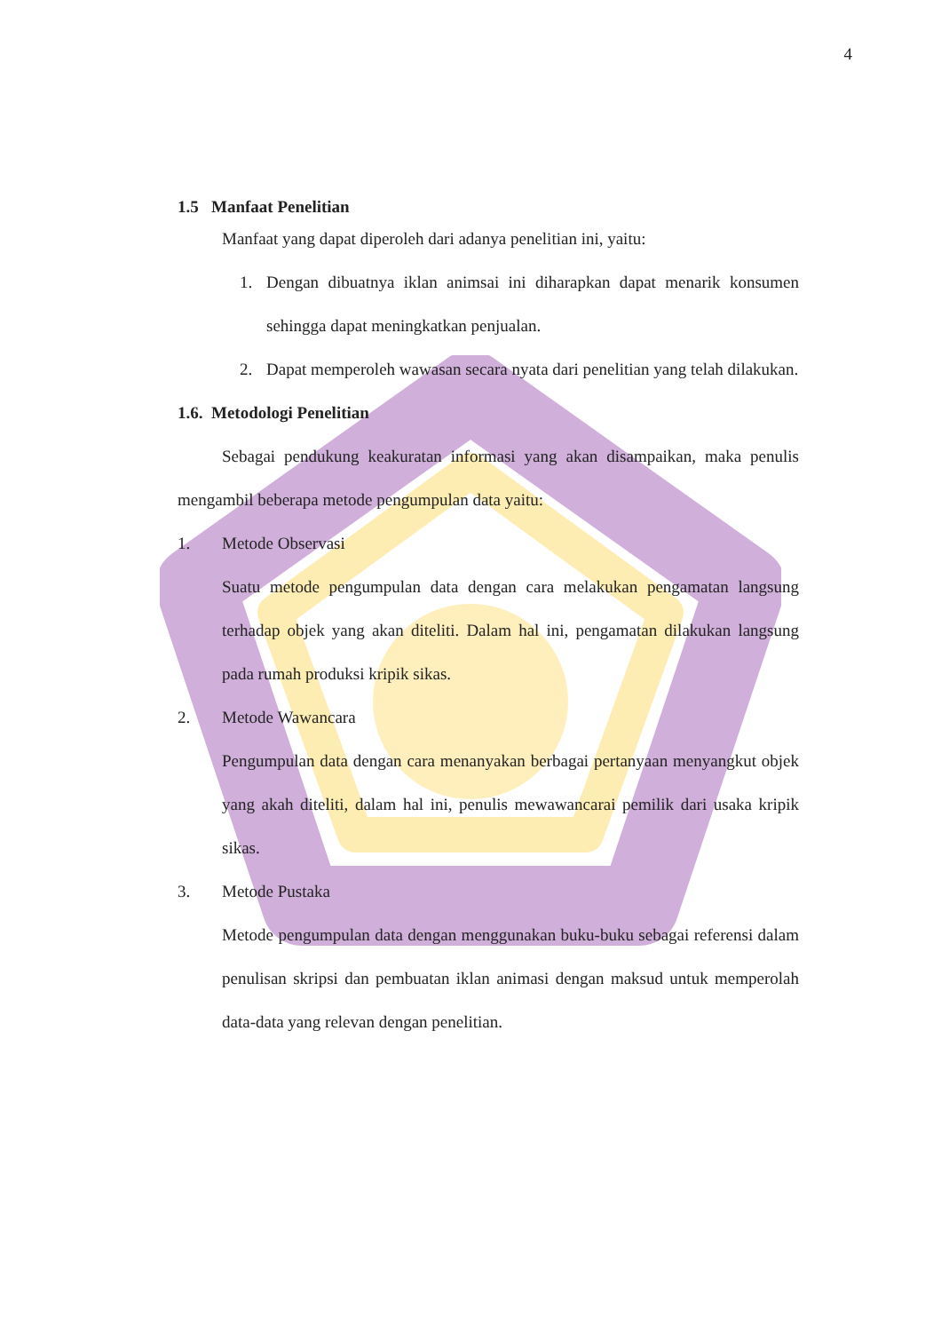4
1.5 Manfaat Penelitian
Manfaat yang dapat diperoleh dari adanya penelitian ini, yaitu:
1. Dengan dibuatnya iklan animsai ini diharapkan dapat menarik konsumen sehingga dapat meningkatkan penjualan.
2. Dapat memperoleh wawasan secara nyata dari penelitian yang telah dilakukan.
1.6. Metodologi Penelitian
Sebagai pendukung keakuratan informasi yang akan disampaikan, maka penulis mengambil beberapa metode pengumpulan data yaitu:
1. Metode Observasi
Suatu metode pengumpulan data dengan cara melakukan pengamatan langsung terhadap objek yang akan diteliti. Dalam hal ini, pengamatan dilakukan langsung pada rumah produksi kripik sikas.
2. Metode Wawancara
Pengumpulan data dengan cara menanyakan berbagai pertanyaan menyangkut objek yang akah diteliti, dalam hal ini, penulis mewawancarai pemilik dari usaka kripik sikas.
3. Metode Pustaka
Metode pengumpulan data dengan menggunakan buku-buku sebagai referensi dalam penulisan skripsi dan pembuatan iklan animasi dengan maksud untuk memperolah data-data yang relevan dengan penelitian.